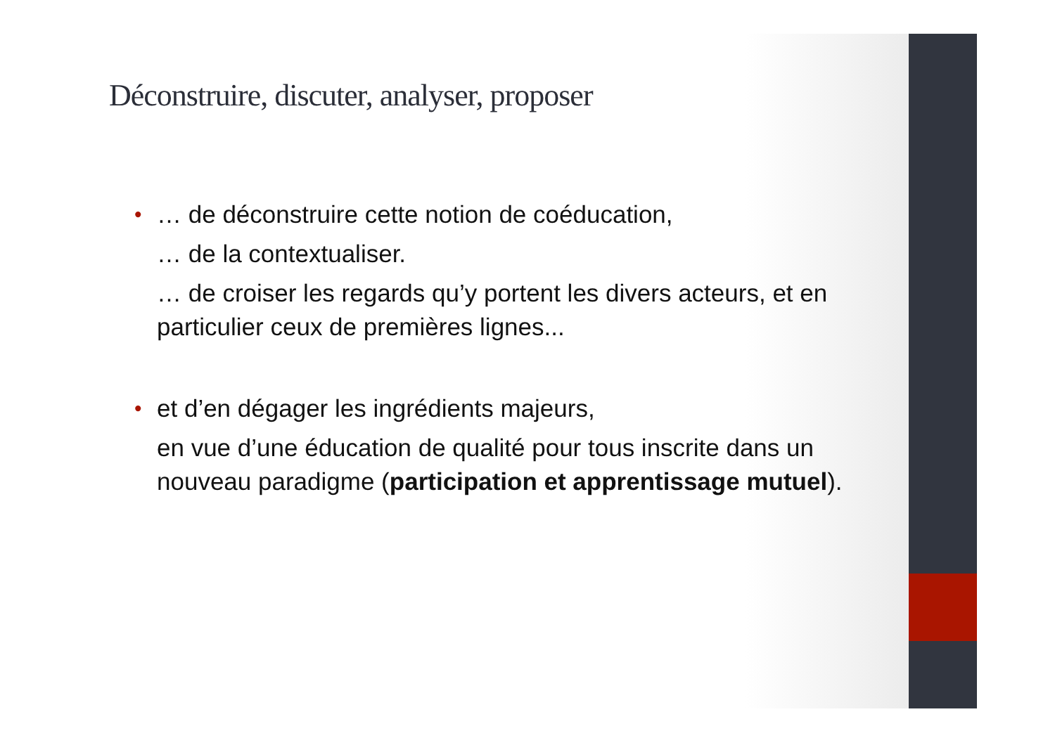Déconstruire, discuter, analyser, proposer
•
… de déconstruire cette notion de coéducation,
… de la contextualiser.
… de croiser les regards qu’y portent les divers acteurs, et en particulier ceux de premières lignes...
•
et d’en dégager les ingrédients majeurs,
en vue d’une éducation de qualité pour tous inscrite dans un nouveau paradigme (participation et apprentissage mutuel).